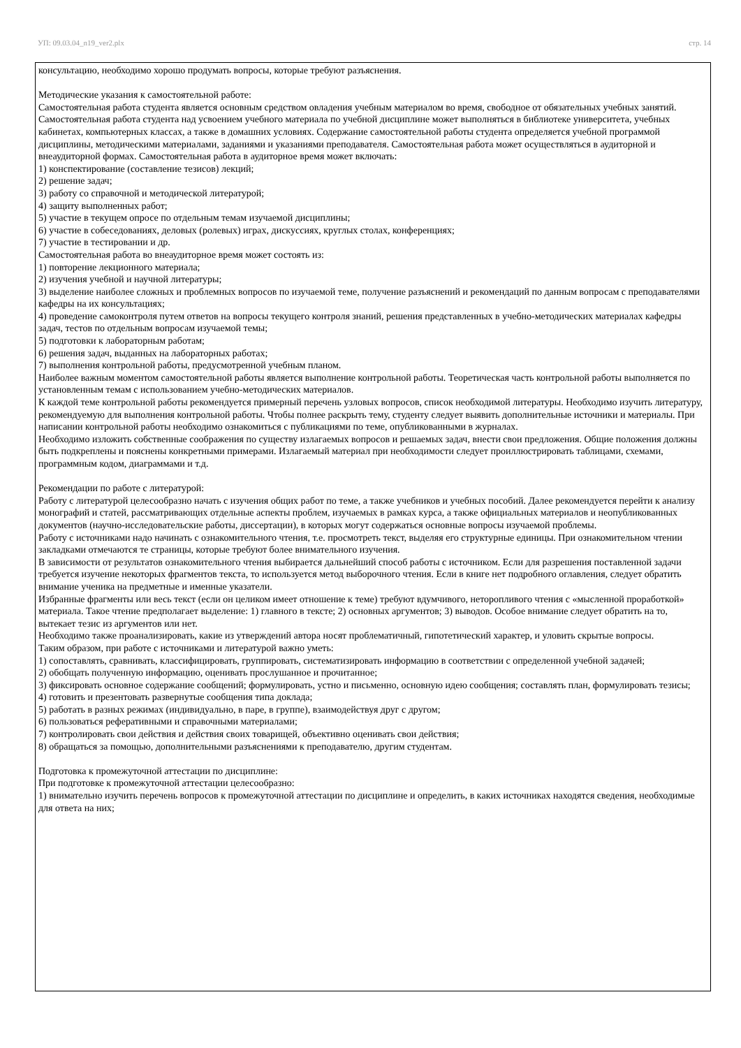УП: 09.03.04_n19_ver2.plx стр. 14
консультацию, необходимо хорошо продумать вопросы, которые требуют разъяснения.
Методические указания к самостоятельной работе:
Самостоятельная работа студента является основным средством овладения учебным материалом во время, свободное от обязательных учебных занятий. Самостоятельная работа студента над усвоением учебного материала по учебной дисциплине может выполняться в библиотеке университета, учебных кабинетах, компьютерных классах, а также в домашних условиях. Содержание самостоятельной работы студента определяется учебной программой дисциплины, методическими материалами, заданиями и указаниями преподавателя. Самостоятельная работа может осуществляться в аудиторной и внеаудиторной формах. Самостоятельная работа в аудиторное время может включать:
1) конспектирование (составление тезисов) лекций;
2) решение задач;
3) работу со справочной и методической литературой;
4) защиту выполненных работ;
5) участие в текущем опросе по отдельным темам изучаемой дисциплины;
6) участие в собеседованиях, деловых (ролевых) играх, дискуссиях, круглых столах, конференциях;
7) участие в тестировании и др.
Самостоятельная работа во внеаудиторное время может состоять из:
1) повторение лекционного материала;
2) изучения учебной и научной литературы;
3) выделение наиболее сложных и проблемных вопросов по изучаемой теме, получение разъяснений и рекомендаций по данным вопросам с преподавателями кафедры на их консультациях;
4) проведение самоконтроля путем ответов на вопросы текущего контроля знаний, решения представленных в учебно-методических материалах кафедры задач, тестов по отдельным вопросам изучаемой темы;
5) подготовки к лабораторным работам;
6) решения задач, выданных на лабораторных работах;
7) выполнения контрольной работы, предусмотренной учебным планом.
Наиболее важным моментом самостоятельной работы является выполнение контрольной работы. Теоретическая часть контрольной работы выполняется по установленным темам с использованием учебно-методических материалов.
К каждой теме контрольной работы рекомендуется примерный перечень узловых вопросов, список необходимой литературы. Необходимо изучить литературу, рекомендуемую для выполнения контрольной работы. Чтобы полнее раскрыть тему, студенту следует выявить дополнительные источники и материалы. При написании контрольной работы необходимо ознакомиться с публикациями по теме, опубликованными в журналах.
Необходимо изложить собственные соображения по существу излагаемых вопросов и решаемых задач, внести свои предложения. Общие положения должны быть подкреплены и пояснены конкретными примерами. Излагаемый материал при необходимости следует проиллюстрировать таблицами, схемами, программным кодом, диаграммами и т.д.
Рекомендации по работе с литературой:
Работу с литературой целесообразно начать с изучения общих работ по теме, а также учебников и учебных пособий. Далее рекомендуется перейти к анализу монографий и статей, рассматривающих отдельные аспекты проблем, изучаемых в рамках курса, а также официальных материалов и неопубликованных документов (научно-исследовательские работы, диссертации), в которых могут содержаться основные вопросы изучаемой проблемы.
Работу с источниками надо начинать с ознакомительного чтения, т.е. просмотреть текст, выделяя его структурные единицы. При ознакомительном чтении закладками отмечаются те страницы, которые требуют более внимательного изучения.
В зависимости от результатов ознакомительного чтения выбирается дальнейший способ работы с источником. Если для разрешения поставленной задачи требуется изучение некоторых фрагментов текста, то используется метод выборочного чтения. Если в книге нет подробного оглавления, следует обратить внимание ученика на предметные и именные указатели.
Избранные фрагменты или весь текст (если он целиком имеет отношение к теме) требуют вдумчивого, неторопливого чтения с «мысленной проработкой» материала. Такое чтение предполагает выделение: 1) главного в тексте; 2) основных аргументов; 3) выводов. Особое внимание следует обратить на то, вытекает тезис из аргументов или нет.
Необходимо также проанализировать, какие из утверждений автора носят проблематичный, гипотетический характер, и уловить скрытые вопросы.
Таким образом, при работе с источниками и литературой важно уметь:
1) сопоставлять, сравнивать, классифицировать, группировать, систематизировать информацию в соответствии с определенной учебной задачей;
2) обобщать полученную информацию, оценивать прослушанное и прочитанное;
3) фиксировать основное содержание сообщений; формулировать, устно и письменно, основную идею сообщения; составлять план, формулировать тезисы;
4) готовить и презентовать развернутые сообщения типа доклада;
5) работать в разных режимах (индивидуально, в паре, в группе), взаимодействуя друг с другом;
6) пользоваться реферативными и справочными материалами;
7) контролировать свои действия и действия своих товарищей, объективно оценивать свои действия;
8) обращаться за помощью, дополнительными разъяснениями к преподавателю, другим студентам.
Подготовка к промежуточной аттестации по дисциплине:
При подготовке к промежуточной аттестации целесообразно:
1) внимательно изучить перечень вопросов к промежуточной аттестации по дисциплине и определить, в каких источниках находятся сведения, необходимые для ответа на них;